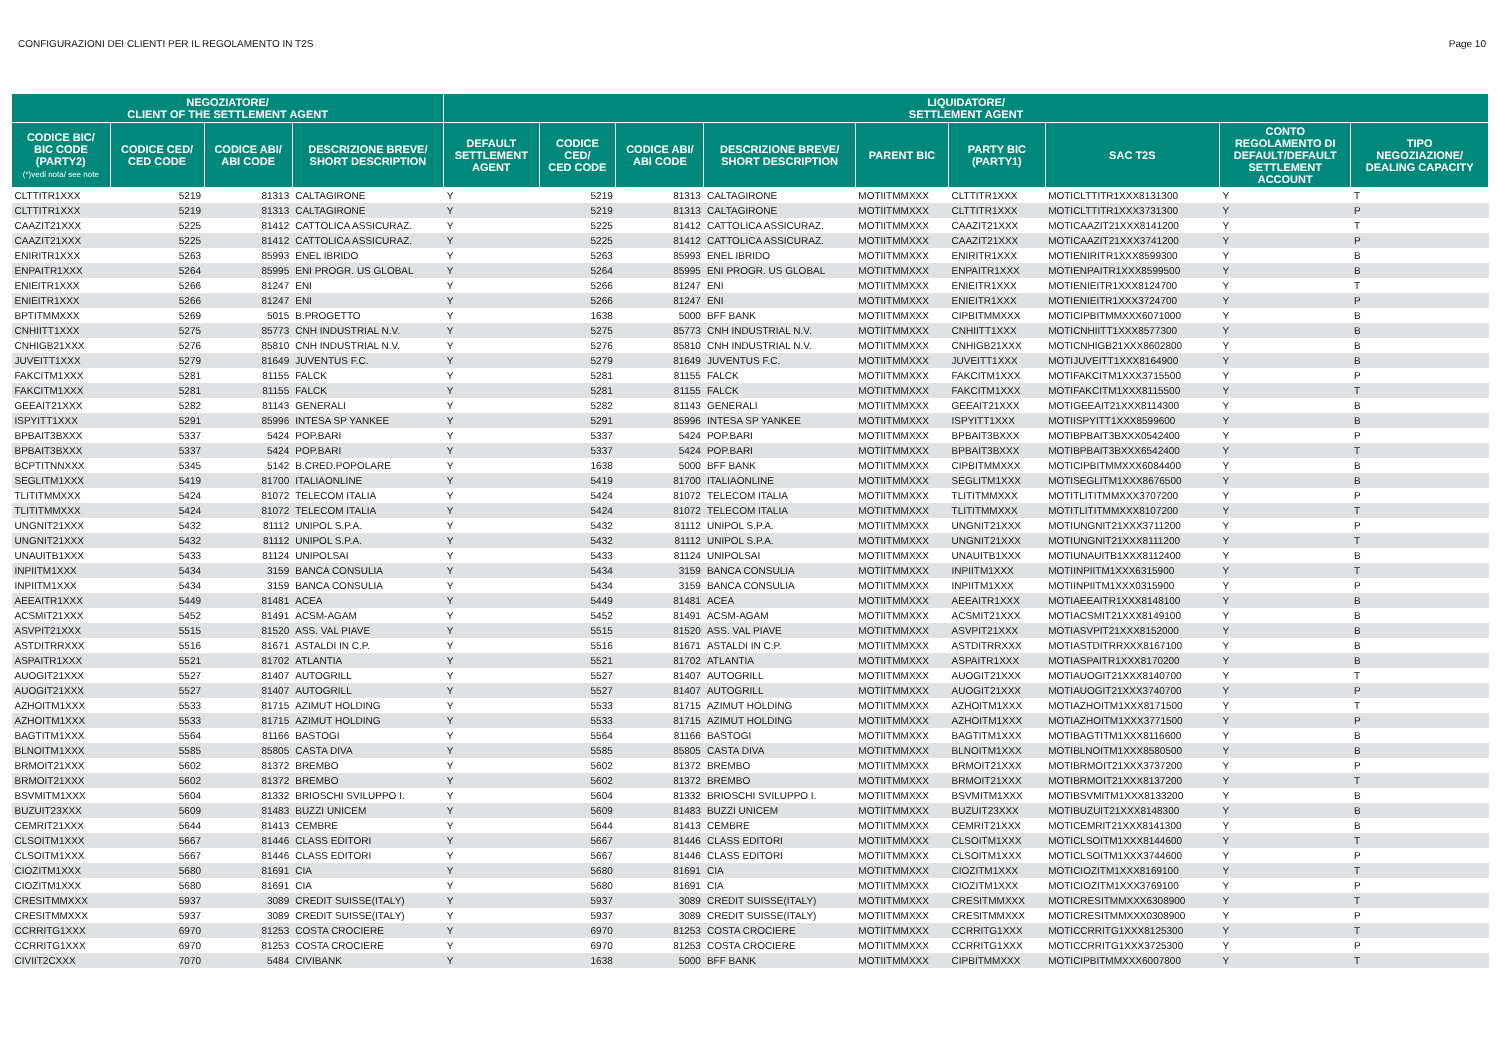CONFIGURAZIONI DEI CLIENTI PER IL REGOLAMENTO IN T2S Page 10
| NEGOZIATORE/ CLIENT OF THE SETTLEMENT AGENT | | | | LIQUIDATORE/ SETTLEMENT AGENT | | | | | | | | |
| --- | --- | --- | --- | --- | --- | --- | --- | --- | --- | --- | --- | --- |
| CODICE BIC/ BIC CODE (PARTY2) (*)vedi nota/ see note | CODICE CED/ CED CODE | CODICE ABI/ ABI CODE | DESCRIZIONE BREVE/ SHORT DESCRIPTION | DEFAULT SETTLEMENT AGENT | CODICE CED/ CED CODE | CODICE ABI/ ABI CODE | DESCRIZIONE BREVE/ SHORT DESCRIPTION | PARENT BIC | PARTY BIC (PARTY1) | SAC T2S | CONTO REGOLAMENTO DI DEFAULT/DEFAULT SETTLEMENT ACCOUNT | TIPO NEGOZIAZIONE/ DEALING CAPACITY |
| CLTTITR1XXX | 5219 | 81313 | CALTAGIRONE | Y | 5219 | 81313 | CALTAGIRONE | MOTIITMMXXX | CLTTITR1XXX | MOTICLTTITR1XXX8131300 | Y | T |
| CLTTITR1XXX | 5219 | 81313 | CALTAGIRONE | Y | 5219 | 81313 | CALTAGIRONE | MOTIITMMXXX | CLTTITR1XXX | MOTICLTTITR1XXX3731300 | Y | P |
| CAAZIT21XXX | 5225 | 81412 | CATTOLICA ASSICURAZ. | Y | 5225 | 81412 | CATTOLICA ASSICURAZ. | MOTIITMMXXX | CAAZIT21XXX | MOTICAAZIT21XXX8141200 | Y | T |
| CAAZIT21XXX | 5225 | 81412 | CATTOLICA ASSICURAZ. | Y | 5225 | 81412 | CATTOLICA ASSICURAZ. | MOTIITMMXXX | CAAZIT21XXX | MOTICAAZIT21XXX3741200 | Y | P |
| ENIRITR1XXX | 5263 | 85993 | ENEL IBRIDO | Y | 5263 | 85993 | ENEL IBRIDO | MOTIITMMXXX | ENIRITR1XXX | MOTIENIRITR1XXX8599300 | Y | B |
| ENPAITR1XXX | 5264 | 85995 | ENI PROGR. US GLOBAL | Y | 5264 | 85995 | ENI PROGR. US GLOBAL | MOTIITMMXXX | ENPAITR1XXX | MOTIENPAITR1XXX8599500 | Y | B |
| ENIEITR1XXX | 5266 | 81247 | ENI | Y | 5266 | 81247 | ENI | MOTIITMMXXX | ENIEITR1XXX | MOTIENIEITR1XXX8124700 | Y | T |
| ENIEITR1XXX | 5266 | 81247 | ENI | Y | 5266 | 81247 | ENI | MOTIITMMXXX | ENIEITR1XXX | MOTIENIEITR1XXX3724700 | Y | P |
| BPTITMMXXX | 5269 | 5015 | B.PROGETTO | Y | 1638 | 5000 | BFF BANK | MOTIITMMXXX | CIPBITMMXXX | MOTICIPBITMMXXX6071000 | Y | B |
| CNHIITT1XXX | 5275 | 85773 | CNH INDUSTRIAL N.V. | Y | 5275 | 85773 | CNH INDUSTRIAL N.V. | MOTIITMMXXX | CNHIITT1XXX | MOTICNHIITT1XXX8577300 | Y | B |
| CNHIGB21XXX | 5276 | 85810 | CNH INDUSTRIAL N.V. | Y | 5276 | 85810 | CNH INDUSTRIAL N.V. | MOTIITMMXXX | CNHIGB21XXX | MOTICNHIGB21XXX8602800 | Y | B |
| JUVEITT1XXX | 5279 | 81649 | JUVENTUS F.C. | Y | 5279 | 81649 | JUVENTUS F.C. | MOTIITMMXXX | JUVEITT1XXX | MOTIJUVEITT1XXX8164900 | Y | B |
| FAKCITM1XXX | 5281 | 81155 | FALCK | Y | 5281 | 81155 | FALCK | MOTIITMMXXX | FAKCITM1XXX | MOTIFAKCITM1XXX3715500 | Y | P |
| FAKCITM1XXX | 5281 | 81155 | FALCK | Y | 5281 | 81155 | FALCK | MOTIITMMXXX | FAKCITM1XXX | MOTIFAKCITM1XXX8115500 | Y | T |
| GEEAIT21XXX | 5282 | 81143 | GENERALI | Y | 5282 | 81143 | GENERALI | MOTIITMMXXX | GEEAIT21XXX | MOTIGEEAIT21XXX8114300 | Y | B |
| ISPYITT1XXX | 5291 | 85996 | INTESA SP YANKEE | Y | 5291 | 85996 | INTESA SP YANKEE | MOTIITMMXXX | ISPYITT1XXX | MOTIISPYITT1XXX8599600 | Y | B |
| BPBAIT3BXXX | 5337 | 5424 | POP.BARI | Y | 5337 | 5424 | POP.BARI | MOTIITMMXXX | BPBAIT3BXXX | MOTIBPBAIT3BXXX0542400 | Y | P |
| BPBAIT3BXXX | 5337 | 5424 | POP.BARI | Y | 5337 | 5424 | POP.BARI | MOTIITMMXXX | BPBAIT3BXXX | MOTIBPBAIT3BXXX6542400 | Y | T |
| BCPTITNNXXX | 5345 | 5142 | B.CRED.POPOLARE | Y | 1638 | 5000 | BFF BANK | MOTIITMMXXX | CIPBITMMXXX | MOTICIPBITMMXXX6084400 | Y | B |
| SEGLITM1XXX | 5419 | 81700 | ITALIAONLINE | Y | 5419 | 81700 | ITALIAONLINE | MOTIITMMXXX | SEGLITM1XXX | MOTISEGLITM1XXX8676500 | Y | B |
| TLITITMMXXX | 5424 | 81072 | TELECOM ITALIA | Y | 5424 | 81072 | TELECOM ITALIA | MOTIITMMXXX | TLITITMMXXX | MOTITLITITMMXXX3707200 | Y | P |
| TLITITMMXXX | 5424 | 81072 | TELECOM ITALIA | Y | 5424 | 81072 | TELECOM ITALIA | MOTIITMMXXX | TLITITMMXXX | MOTITLITITMMXXX8107200 | Y | T |
| UNGNIT21XXX | 5432 | 81112 | UNIPOL S.P.A. | Y | 5432 | 81112 | UNIPOL S.P.A. | MOTIITMMXXX | UNGNIT21XXX | MOTIUNGNIT21XXX3711200 | Y | P |
| UNGNIT21XXX | 5432 | 81112 | UNIPOL S.P.A. | Y | 5432 | 81112 | UNIPOL S.P.A. | MOTIITMMXXX | UNGNIT21XXX | MOTIUNGNIT21XXX8111200 | Y | T |
| UNAUITB1XXX | 5433 | 81124 | UNIPOLSAI | Y | 5433 | 81124 | UNIPOLSAI | MOTIITMMXXX | UNAUITB1XXX | MOTIUNAUITB1XXX8112400 | Y | B |
| INPIITM1XXX | 5434 | 3159 | BANCA CONSULIA | Y | 5434 | 3159 | BANCA CONSULIA | MOTIITMMXXX | INPIITM1XXX | MOTIINPIITM1XXX6315900 | Y | T |
| INPIITM1XXX | 5434 | 3159 | BANCA CONSULIA | Y | 5434 | 3159 | BANCA CONSULIA | MOTIITMMXXX | INPIITM1XXX | MOTIINPIITM1XXX0315900 | Y | P |
| AEEAITR1XXX | 5449 | 81481 | ACEA | Y | 5449 | 81481 | ACEA | MOTIITMMXXX | AEEAITR1XXX | MOTIAEEAITR1XXX8148100 | Y | B |
| ACSMIT21XXX | 5452 | 81491 | ACSM-AGAM | Y | 5452 | 81491 | ACSM-AGAM | MOTIITMMXXX | ACSMIT21XXX | MOTIACSMIT21XXX8149100 | Y | B |
| ASVPIT21XXX | 5515 | 81520 | ASS. VAL PIAVE | Y | 5515 | 81520 | ASS. VAL PIAVE | MOTIITMMXXX | ASVPIT21XXX | MOTIASVPIT21XXX8152000 | Y | B |
| ASTDITRRXXX | 5516 | 81671 | ASTALDI IN C.P. | Y | 5516 | 81671 | ASTALDI IN C.P. | MOTIITMMXXX | ASTDITRRXXX | MOTIASTDITRRXXX8167100 | Y | B |
| ASPAITR1XXX | 5521 | 81702 | ATLANTIA | Y | 5521 | 81702 | ATLANTIA | MOTIITMMXXX | ASPAITR1XXX | MOTIASPAITR1XXX8170200 | Y | B |
| AUOGIT21XXX | 5527 | 81407 | AUTOGRILL | Y | 5527 | 81407 | AUTOGRILL | MOTIITMMXXX | AUOGIT21XXX | MOTIAUOGIT21XXX8140700 | Y | T |
| AUOGIT21XXX | 5527 | 81407 | AUTOGRILL | Y | 5527 | 81407 | AUTOGRILL | MOTIITMMXXX | AUOGIT21XXX | MOTIAUOGIT21XXX3740700 | Y | P |
| AZHOITM1XXX | 5533 | 81715 | AZIMUT HOLDING | Y | 5533 | 81715 | AZIMUT HOLDING | MOTIITMMXXX | AZHOITM1XXX | MOTIAZHOITM1XXX8171500 | Y | T |
| AZHOITM1XXX | 5533 | 81715 | AZIMUT HOLDING | Y | 5533 | 81715 | AZIMUT HOLDING | MOTIITMMXXX | AZHOITM1XXX | MOTIAZHOITM1XXX3771500 | Y | P |
| BAGTITM1XXX | 5564 | 81166 | BASTOGI | Y | 5564 | 81166 | BASTOGI | MOTIITMMXXX | BAGTITM1XXX | MOTIBAGTITM1XXX8116600 | Y | B |
| BLNOITM1XXX | 5585 | 85805 | CASTA DIVA | Y | 5585 | 85805 | CASTA DIVA | MOTIITMMXXX | BLNOITM1XXX | MOTIBLNOITM1XXX8580500 | Y | B |
| BRMOIT21XXX | 5602 | 81372 | BREMBO | Y | 5602 | 81372 | BREMBO | MOTIITMMXXX | BRMOIT21XXX | MOTIBRMOIT21XXX3737200 | Y | P |
| BRMOIT21XXX | 5602 | 81372 | BREMBO | Y | 5602 | 81372 | BREMBO | MOTIITMMXXX | BRMOIT21XXX | MOTIBRMOIT21XXX8137200 | Y | T |
| BSVMITM1XXX | 5604 | 81332 | BRIOSCHI SVILUPPO I. | Y | 5604 | 81332 | BRIOSCHI SVILUPPO I. | MOTIITMMXXX | BSVMITM1XXX | MOTIBSVMITM1XXX8133200 | Y | B |
| BUZUIT23XXX | 5609 | 81483 | BUZZI UNICEM | Y | 5609 | 81483 | BUZZI UNICEM | MOTIITMMXXX | BUZUIT23XXX | MOTIBUZUIT21XXX8148300 | Y | B |
| CEMRIT21XXX | 5644 | 81413 | CEMBRE | Y | 5644 | 81413 | CEMBRE | MOTIITMMXXX | CEMRIT21XXX | MOTICEMRIT21XXX8141300 | Y | B |
| CLSOITM1XXX | 5667 | 81446 | CLASS EDITORI | Y | 5667 | 81446 | CLASS EDITORI | MOTIITMMXXX | CLSOITM1XXX | MOTICLSOITM1XXX8144600 | Y | T |
| CLSOITM1XXX | 5667 | 81446 | CLASS EDITORI | Y | 5667 | 81446 | CLASS EDITORI | MOTIITMMXXX | CLSOITM1XXX | MOTICLSOITM1XXX3744600 | Y | P |
| CIOZITM1XXX | 5680 | 81691 | CIA | Y | 5680 | 81691 | CIA | MOTIITMMXXX | CIOZITM1XXX | MOTICIOZITM1XXX8169100 | Y | T |
| CIOZITM1XXX | 5680 | 81691 | CIA | Y | 5680 | 81691 | CIA | MOTIITMMXXX | CIOZITM1XXX | MOTICIOZITM1XXX3769100 | Y | P |
| CRESITMMXXX | 5937 | 3089 | CREDIT SUISSE(ITALY) | Y | 5937 | 3089 | CREDIT SUISSE(ITALY) | MOTIITMMXXX | CRESITMMXXX | MOTICRESITMMXXX6308900 | Y | T |
| CRESITMMXXX | 5937 | 3089 | CREDIT SUISSE(ITALY) | Y | 5937 | 3089 | CREDIT SUISSE(ITALY) | MOTIITMMXXX | CRESITMMXXX | MOTICRESITMMXXX0308900 | Y | P |
| CCRRITG1XXX | 6970 | 81253 | COSTA CROCIERE | Y | 6970 | 81253 | COSTA CROCIERE | MOTIITMMXXX | CCRRITG1XXX | MOTICCRRITG1XXX8125300 | Y | T |
| CCRRITG1XXX | 6970 | 81253 | COSTA CROCIERE | Y | 6970 | 81253 | COSTA CROCIERE | MOTIITMMXXX | CCRRITG1XXX | MOTICCRRITG1XXX3725300 | Y | P |
| CIVIIT2CXXX | 7070 | 5484 | CIVIBANK | Y | 1638 | 5000 | BFF BANK | MOTIITMMXXX | CIPBITMMXXX | MOTICIPBITMMXXX6007800 | Y | T |